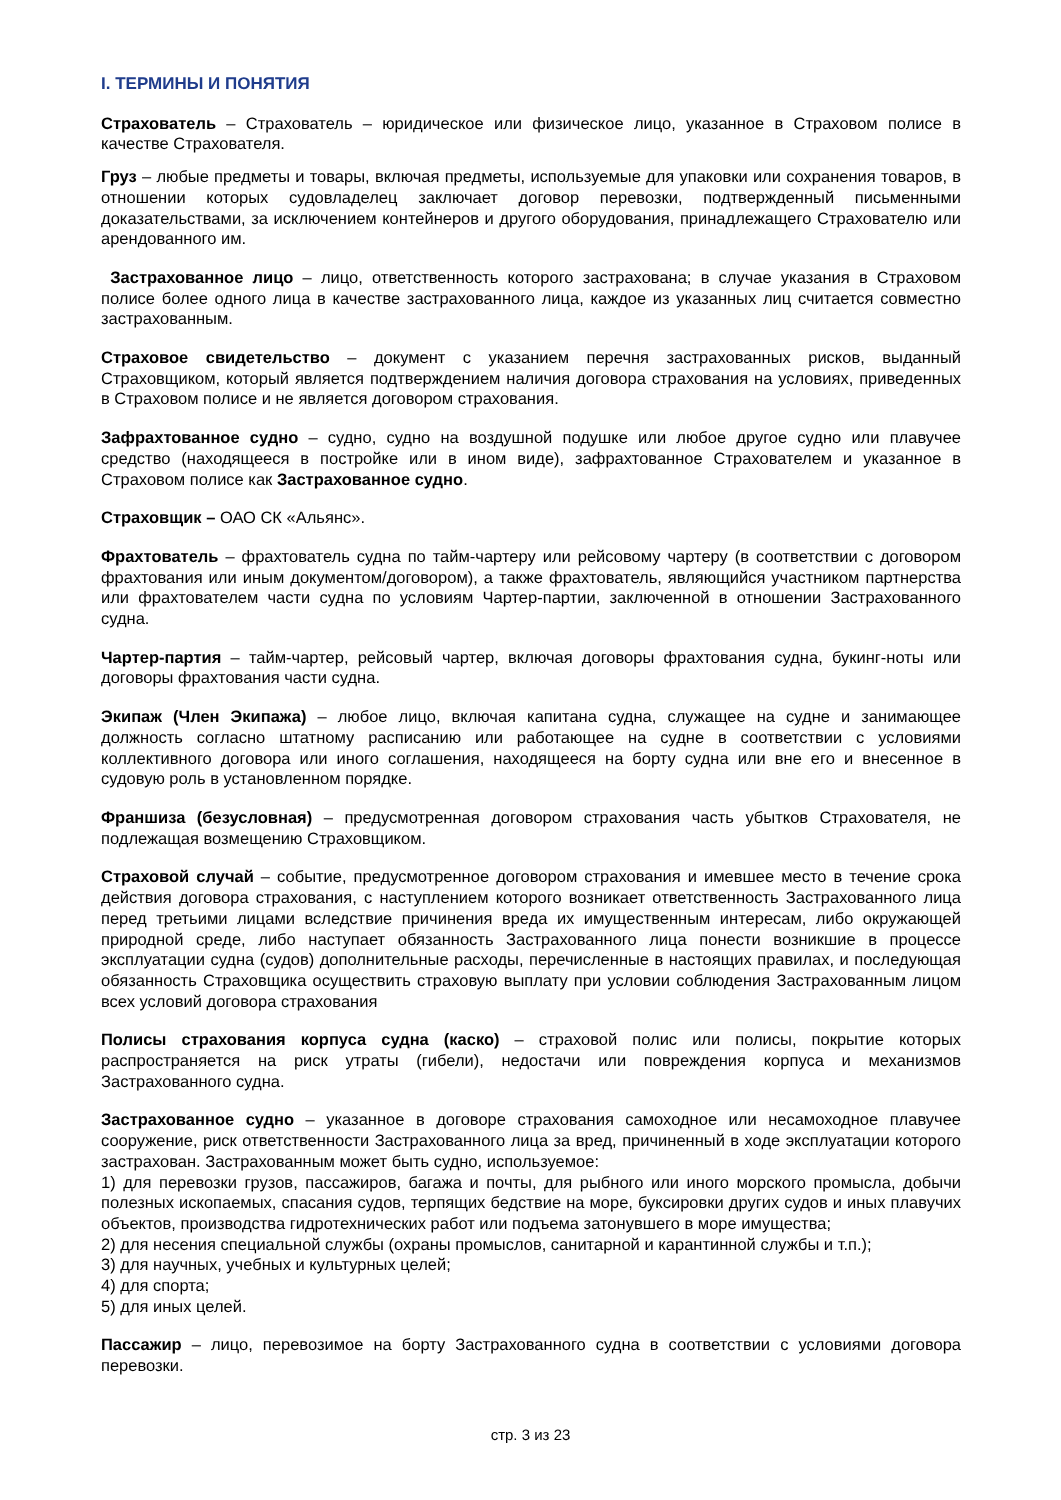I. ТЕРМИНЫ И ПОНЯТИЯ
Страхователь – Страхователь – юридическое или физическое лицо, указанное в Страховом полисе в качестве Страхователя.
Груз – любые предметы и товары, включая предметы, используемые для упаковки или сохранения товаров, в отношении которых судовладелец заключает договор перевозки, подтвержденный письменными доказательствами, за исключением контейнеров и другого оборудования, принадлежащего Страхователю или арендованного им.
Застрахованное лицо – лицо, ответственность которого застрахована; в случае указания в Страховом полисе более одного лица в качестве застрахованного лица, каждое из указанных лиц считается совместно застрахованным.
Страховое свидетельство – документ с указанием перечня застрахованных рисков, выданный Страховщиком, который является подтверждением наличия договора страхования на условиях, приведенных в Страховом полисе и не является договором страхования.
Зафрахтованное судно – судно, судно на воздушной подушке или любое другое судно или плавучее средство (находящееся в постройке или в ином виде), зафрахтованное Страхователем и указанное в Страховом полисе как Застрахованное судно.
Страховщик – ОАО СК «Альянс».
Фрахтователь – фрахтователь судна по тайм-чартеру или рейсовому чартеру (в соответствии с договором фрахтования или иным документом/договором), а также фрахтователь, являющийся участником партнерства или фрахтователем части судна по условиям Чартер-партии, заключенной в отношении Застрахованного судна.
Чартер-партия – тайм-чартер, рейсовый чартер, включая договоры фрахтования судна, букинг-ноты или договоры фрахтования части судна.
Экипаж (Член Экипажа) – любое лицо, включая капитана судна, служащее на судне и занимающее должность согласно штатному расписанию или работающее на судне в соответствии с условиями коллективного договора или иного соглашения, находящееся на борту судна или вне его и внесенное в судовую роль в установленном порядке.
Франшиза (безусловная) – предусмотренная договором страхования часть убытков Страхователя, не подлежащая возмещению Страховщиком.
Страховой случай – событие, предусмотренное договором страхования и имевшее место в течение срока действия договора страхования, с наступлением которого возникает ответственность Застрахованного лица перед третьими лицами вследствие причинения вреда их имущественным интересам, либо окружающей природной среде, либо наступает обязанность Застрахованного лица понести возникшие в процессе эксплуатации судна (судов) дополнительные расходы, перечисленные в настоящих правилах, и последующая обязанность Страховщика осуществить страховую выплату при условии соблюдения Застрахованным лицом всех условий договора страхования
Полисы страхования корпуса судна (каско) – страховой полис или полисы, покрытие которых распространяется на риск утраты (гибели), недостачи или повреждения корпуса и механизмов Застрахованного судна.
Застрахованное судно – указанное в договоре страхования самоходное или несамоходное плавучее сооружение, риск ответственности Застрахованного лица за вред, причиненный в ходе эксплуатации которого застрахован. Застрахованным может быть судно, используемое:
1) для перевозки грузов, пассажиров, багажа и почты, для рыбного или иного морского промысла, добычи полезных ископаемых, спасания судов, терпящих бедствие на море, буксировки других судов и иных плавучих объектов, производства гидротехнических работ или подъема затонувшего в море имущества;
2) для несения специальной службы (охраны промыслов, санитарной и карантинной службы и т.п.);
3) для научных, учебных и культурных целей;
4) для спорта;
5) для иных целей.
Пассажир – лицо, перевозимое на борту Застрахованного судна в соответствии с условиями договора перевозки.
стр. 3 из 23